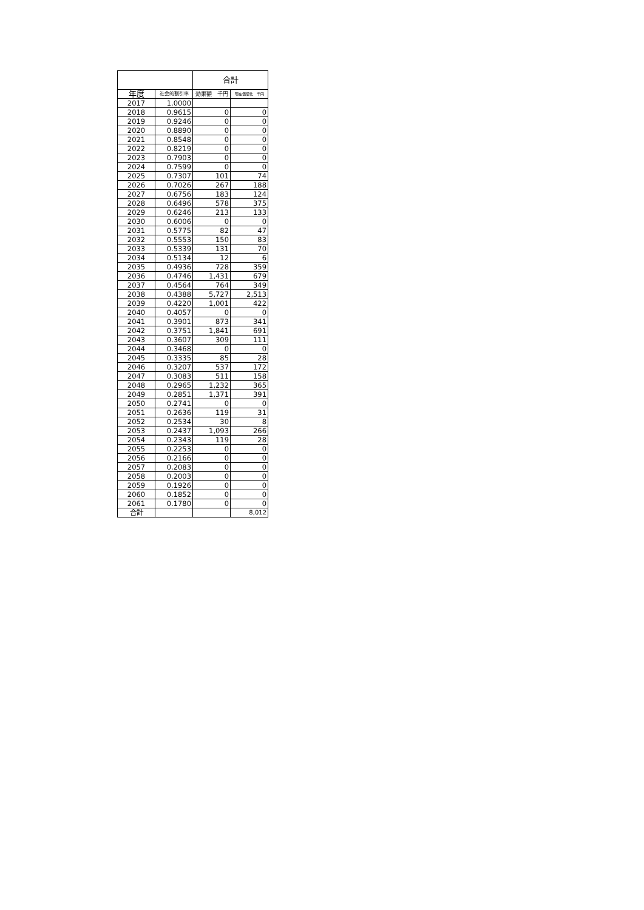| | | 合計 | |
| --- | --- | --- | --- |
| 年度 | 社会的割引率 | 効果額 千円 | 現在価値化 千円 |
| 2017 | 1.0000 | | |
| 2018 | 0.9615 | 0 | 0 |
| 2019 | 0.9246 | 0 | 0 |
| 2020 | 0.8890 | 0 | 0 |
| 2021 | 0.8548 | 0 | 0 |
| 2022 | 0.8219 | 0 | 0 |
| 2023 | 0.7903 | 0 | 0 |
| 2024 | 0.7599 | 0 | 0 |
| 2025 | 0.7307 | 101 | 74 |
| 2026 | 0.7026 | 267 | 188 |
| 2027 | 0.6756 | 183 | 124 |
| 2028 | 0.6496 | 578 | 375 |
| 2029 | 0.6246 | 213 | 133 |
| 2030 | 0.6006 | 0 | 0 |
| 2031 | 0.5775 | 82 | 47 |
| 2032 | 0.5553 | 150 | 83 |
| 2033 | 0.5339 | 131 | 70 |
| 2034 | 0.5134 | 12 | 6 |
| 2035 | 0.4936 | 728 | 359 |
| 2036 | 0.4746 | 1,431 | 679 |
| 2037 | 0.4564 | 764 | 349 |
| 2038 | 0.4388 | 5,727 | 2,513 |
| 2039 | 0.4220 | 1,001 | 422 |
| 2040 | 0.4057 | 0 | 0 |
| 2041 | 0.3901 | 873 | 341 |
| 2042 | 0.3751 | 1,841 | 691 |
| 2043 | 0.3607 | 309 | 111 |
| 2044 | 0.3468 | 0 | 0 |
| 2045 | 0.3335 | 85 | 28 |
| 2046 | 0.3207 | 537 | 172 |
| 2047 | 0.3083 | 511 | 158 |
| 2048 | 0.2965 | 1,232 | 365 |
| 2049 | 0.2851 | 1,371 | 391 |
| 2050 | 0.2741 | 0 | 0 |
| 2051 | 0.2636 | 119 | 31 |
| 2052 | 0.2534 | 30 | 8 |
| 2053 | 0.2437 | 1,093 | 266 |
| 2054 | 0.2343 | 119 | 28 |
| 2055 | 0.2253 | 0 | 0 |
| 2056 | 0.2166 | 0 | 0 |
| 2057 | 0.2083 | 0 | 0 |
| 2058 | 0.2003 | 0 | 0 |
| 2059 | 0.1926 | 0 | 0 |
| 2060 | 0.1852 | 0 | 0 |
| 2061 | 0.1780 | 0 | 0 |
| 合計 | | | 8,012 |